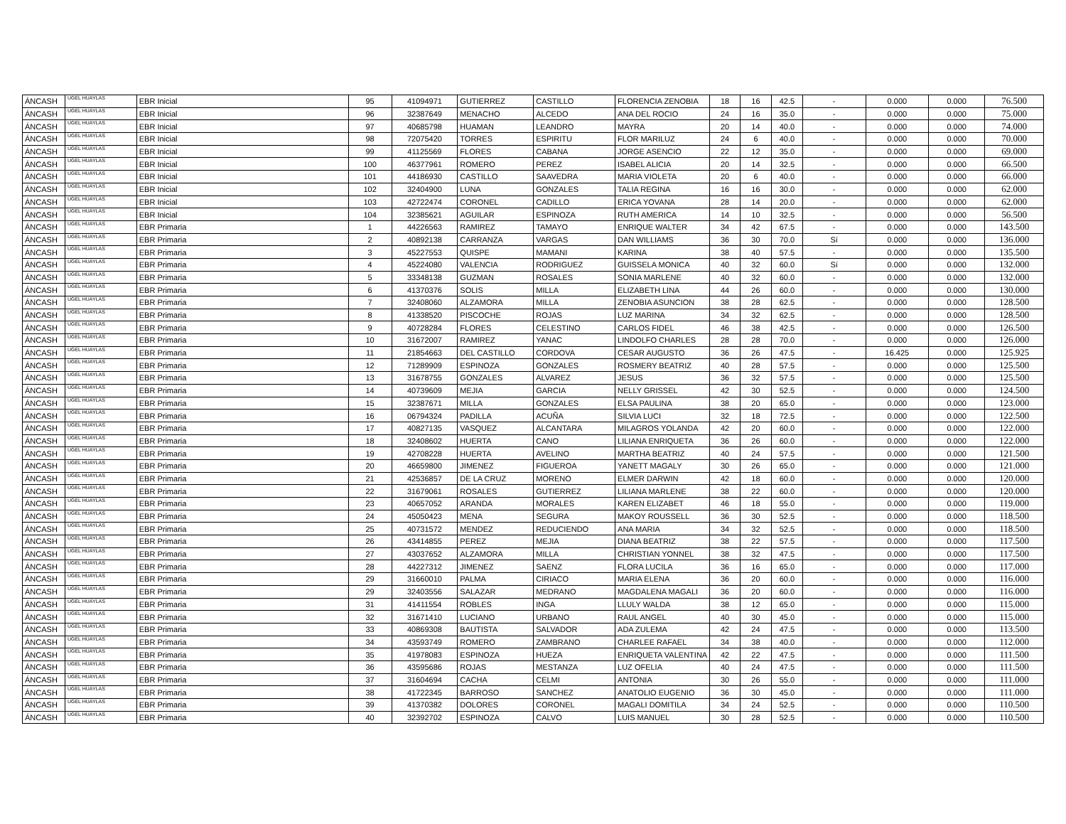| ÁNCASH | UGEL HUAYLAS | EBR Inicial | 95 | 41094971 | GUTIERREZ | CASTILLO | FLORENCIA ZENOBIA | 18 | 16 | 42.5 | - | 0.000 | 0.000 | 76.500 |
| ÁNCASH | UGEL HUAYLAS | EBR Inicial | 96 | 32387649 | MENACHO | ALCEDO | ANA DEL ROCIO | 24 | 16 | 35.0 | - | 0.000 | 0.000 | 75.000 |
| ÁNCASH | UGEL HUAYLAS | EBR Inicial | 97 | 40685798 | HUAMAN | LEANDRO | MAYRA | 20 | 14 | 40.0 | - | 0.000 | 0.000 | 74.000 |
| ÁNCASH | UGEL HUAYLAS | EBR Inicial | 98 | 72075420 | TORRES | ESPIRITU | FLOR MARILUZ | 24 | 6 | 40.0 | - | 0.000 | 0.000 | 70.000 |
| ÁNCASH | UGEL HUAYLAS | EBR Inicial | 99 | 41125569 | FLORES | CABANA | JORGE ASENCIO | 22 | 12 | 35.0 | - | 0.000 | 0.000 | 69.000 |
| ÁNCASH | UGEL HUAYLAS | EBR Inicial | 100 | 46377961 | ROMERO | PEREZ | ISABEL ALICIA | 20 | 14 | 32.5 | - | 0.000 | 0.000 | 66.500 |
| ÁNCASH | UGEL HUAYLAS | EBR Inicial | 101 | 44186930 | CASTILLO | SAAVEDRA | MARIA VIOLETA | 20 | 6 | 40.0 | - | 0.000 | 0.000 | 66.000 |
| ÁNCASH | UGEL HUAYLAS | EBR Inicial | 102 | 32404900 | LUNA | GONZALES | TALIA REGINA | 16 | 16 | 30.0 | - | 0.000 | 0.000 | 62.000 |
| ÁNCASH | UGEL HUAYLAS | EBR Inicial | 103 | 42722474 | CORONEL | CADILLO | ERICA YOVANA | 28 | 14 | 20.0 | - | 0.000 | 0.000 | 62.000 |
| ÁNCASH | UGEL HUAYLAS | EBR Inicial | 104 | 32385621 | AGUILAR | ESPINOZA | RUTH AMERICA | 14 | 10 | 32.5 | - | 0.000 | 0.000 | 56.500 |
| ÁNCASH | UGEL HUAYLAS | EBR Primaria | 1 | 44226563 | RAMIREZ | TAMAYO | ENRIQUE WALTER | 34 | 42 | 67.5 | - | 0.000 | 0.000 | 143.500 |
| ÁNCASH | UGEL HUAYLAS | EBR Primaria | 2 | 40892138 | CARRANZA | VARGAS | DAN WILLIAMS | 36 | 30 | 70.0 | Sí | 0.000 | 0.000 | 136.000 |
| ÁNCASH | UGEL HUAYLAS | EBR Primaria | 3 | 45227553 | QUISPE | MAMANI | KARINA | 38 | 40 | 57.5 | - | 0.000 | 0.000 | 135.500 |
| ÁNCASH | UGEL HUAYLAS | EBR Primaria | 4 | 45224080 | VALENCIA | RODRIGUEZ | GUISSELA MONICA | 40 | 32 | 60.0 | Sí | 0.000 | 0.000 | 132.000 |
| ÁNCASH | UGEL HUAYLAS | EBR Primaria | 5 | 33348138 | GUZMAN | ROSALES | SONIA MARLENE | 40 | 32 | 60.0 | - | 0.000 | 0.000 | 132.000 |
| ÁNCASH | UGEL HUAYLAS | EBR Primaria | 6 | 41370376 | SOLIS | MILLA | ELIZABETH LINA | 44 | 26 | 60.0 | - | 0.000 | 0.000 | 130.000 |
| ÁNCASH | UGEL HUAYLAS | EBR Primaria | 7 | 32408060 | ALZAMORA | MILLA | ZENOBIA ASUNCION | 38 | 28 | 62.5 | - | 0.000 | 0.000 | 128.500 |
| ÁNCASH | UGEL HUAYLAS | EBR Primaria | 8 | 41338520 | PISCOCHE | ROJAS | LUZ MARINA | 34 | 32 | 62.5 | - | 0.000 | 0.000 | 128.500 |
| ÁNCASH | UGEL HUAYLAS | EBR Primaria | 9 | 40728284 | FLORES | CELESTINO | CARLOS FIDEL | 46 | 38 | 42.5 | - | 0.000 | 0.000 | 126.500 |
| ÁNCASH | UGEL HUAYLAS | EBR Primaria | 10 | 31672007 | RAMIREZ | YANAC | LINDOLFO CHARLES | 28 | 28 | 70.0 | - | 0.000 | 0.000 | 126.000 |
| ÁNCASH | UGEL HUAYLAS | EBR Primaria | 11 | 21854663 | DEL CASTILLO | CORDOVA | CESAR AUGUSTO | 36 | 26 | 47.5 | - | 16.425 | 0.000 | 125.925 |
| ÁNCASH | UGEL HUAYLAS | EBR Primaria | 12 | 71289909 | ESPINOZA | GONZALES | ROSMERY BEATRIZ | 40 | 28 | 57.5 | - | 0.000 | 0.000 | 125.500 |
| ÁNCASH | UGEL HUAYLAS | EBR Primaria | 13 | 31678755 | GONZALES | ALVAREZ | JESUS | 36 | 32 | 57.5 | - | 0.000 | 0.000 | 125.500 |
| ÁNCASH | UGEL HUAYLAS | EBR Primaria | 14 | 40739609 | MEJIA | GARCIA | NELLY GRISSEL | 42 | 30 | 52.5 | - | 0.000 | 0.000 | 124.500 |
| ÁNCASH | UGEL HUAYLAS | EBR Primaria | 15 | 32387671 | MILLA | GONZALES | ELSA PAULINA | 38 | 20 | 65.0 | - | 0.000 | 0.000 | 123.000 |
| ÁNCASH | UGEL HUAYLAS | EBR Primaria | 16 | 06794324 | PADILLA | ACUÑA | SILVIA LUCI | 32 | 18 | 72.5 | - | 0.000 | 0.000 | 122.500 |
| ÁNCASH | UGEL HUAYLAS | EBR Primaria | 17 | 40827135 | VASQUEZ | ALCANTARA | MILAGROS YOLANDA | 42 | 20 | 60.0 | - | 0.000 | 0.000 | 122.000 |
| ÁNCASH | UGEL HUAYLAS | EBR Primaria | 18 | 32408602 | HUERTA | CANO | LILIANA ENRIQUETA | 36 | 26 | 60.0 | - | 0.000 | 0.000 | 122.000 |
| ÁNCASH | UGEL HUAYLAS | EBR Primaria | 19 | 42708228 | HUERTA | AVELINO | MARTHA BEATRIZ | 40 | 24 | 57.5 | - | 0.000 | 0.000 | 121.500 |
| ÁNCASH | UGEL HUAYLAS | EBR Primaria | 20 | 46659800 | JIMENEZ | FIGUEROA | YANETT MAGALY | 30 | 26 | 65.0 | - | 0.000 | 0.000 | 121.000 |
| ÁNCASH | UGEL HUAYLAS | EBR Primaria | 21 | 42536857 | DE LA CRUZ | MORENO | ELMER DARWIN | 42 | 18 | 60.0 | - | 0.000 | 0.000 | 120.000 |
| ÁNCASH | UGEL HUAYLAS | EBR Primaria | 22 | 31679061 | ROSALES | GUTIERREZ | LILIANA MARLENE | 38 | 22 | 60.0 | - | 0.000 | 0.000 | 120.000 |
| ÁNCASH | UGEL HUAYLAS | EBR Primaria | 23 | 40657052 | ARANDA | MORALES | KAREN ELIZABET | 46 | 18 | 55.0 | - | 0.000 | 0.000 | 119.000 |
| ÁNCASH | UGEL HUAYLAS | EBR Primaria | 24 | 45050423 | MENA | SEGURA | MAKOY ROUSSELL | 36 | 30 | 52.5 | - | 0.000 | 0.000 | 118.500 |
| ÁNCASH | UGEL HUAYLAS | EBR Primaria | 25 | 40731572 | MENDEZ | REDUCIENDO | ANA MARIA | 34 | 32 | 52.5 | - | 0.000 | 0.000 | 118.500 |
| ÁNCASH | UGEL HUAYLAS | EBR Primaria | 26 | 43414855 | PEREZ | MEJIA | DIANA BEATRIZ | 38 | 22 | 57.5 | - | 0.000 | 0.000 | 117.500 |
| ÁNCASH | UGEL HUAYLAS | EBR Primaria | 27 | 43037652 | ALZAMORA | MILLA | CHRISTIAN YONNEL | 38 | 32 | 47.5 | - | 0.000 | 0.000 | 117.500 |
| ÁNCASH | UGEL HUAYLAS | EBR Primaria | 28 | 44227312 | JIMENEZ | SAENZ | FLORA LUCILA | 36 | 16 | 65.0 | - | 0.000 | 0.000 | 117.000 |
| ÁNCASH | UGEL HUAYLAS | EBR Primaria | 29 | 31660010 | PALMA | CIRIACO | MARIA ELENA | 36 | 20 | 60.0 | - | 0.000 | 0.000 | 116.000 |
| ÁNCASH | UGEL HUAYLAS | EBR Primaria | 29 | 32403556 | SALAZAR | MEDRANO | MAGDALENA MAGALI | 36 | 20 | 60.0 | - | 0.000 | 0.000 | 116.000 |
| ÁNCASH | UGEL HUAYLAS | EBR Primaria | 31 | 41411554 | ROBLES | INGA | LLULY WALDA | 38 | 12 | 65.0 | - | 0.000 | 0.000 | 115.000 |
| ÁNCASH | UGEL HUAYLAS | EBR Primaria | 32 | 31671410 | LUCIANO | URBANO | RAUL ANGEL | 40 | 30 | 45.0 | - | 0.000 | 0.000 | 115.000 |
| ÁNCASH | UGEL HUAYLAS | EBR Primaria | 33 | 40869308 | BAUTISTA | SALVADOR | ADA ZULEMA | 42 | 24 | 47.5 | - | 0.000 | 0.000 | 113.500 |
| ÁNCASH | UGEL HUAYLAS | EBR Primaria | 34 | 43593749 | ROMERO | ZAMBRANO | CHARLEE RAFAEL | 34 | 38 | 40.0 | - | 0.000 | 0.000 | 112.000 |
| ÁNCASH | UGEL HUAYLAS | EBR Primaria | 35 | 41978083 | ESPINOZA | HUEZA | ENRIQUETA VALENTINA | 42 | 22 | 47.5 | - | 0.000 | 0.000 | 111.500 |
| ÁNCASH | UGEL HUAYLAS | EBR Primaria | 36 | 43595686 | ROJAS | MESTANZA | LUZ OFELIA | 40 | 24 | 47.5 | - | 0.000 | 0.000 | 111.500 |
| ÁNCASH | UGEL HUAYLAS | EBR Primaria | 37 | 31604694 | CACHA | CELMI | ANTONIA | 30 | 26 | 55.0 | - | 0.000 | 0.000 | 111.000 |
| ÁNCASH | UGEL HUAYLAS | EBR Primaria | 38 | 41722345 | BARROSO | SANCHEZ | ANATOLIO EUGENIO | 36 | 30 | 45.0 | - | 0.000 | 0.000 | 111.000 |
| ÁNCASH | UGEL HUAYLAS | EBR Primaria | 39 | 41370382 | DOLORES | CORONEL | MAGALI DOMITILA | 34 | 24 | 52.5 | - | 0.000 | 0.000 | 110.500 |
| ÁNCASH | UGEL HUAYLAS | EBR Primaria | 40 | 32392702 | ESPINOZA | CALVO | LUIS MANUEL | 30 | 28 | 52.5 | - | 0.000 | 0.000 | 110.500 |